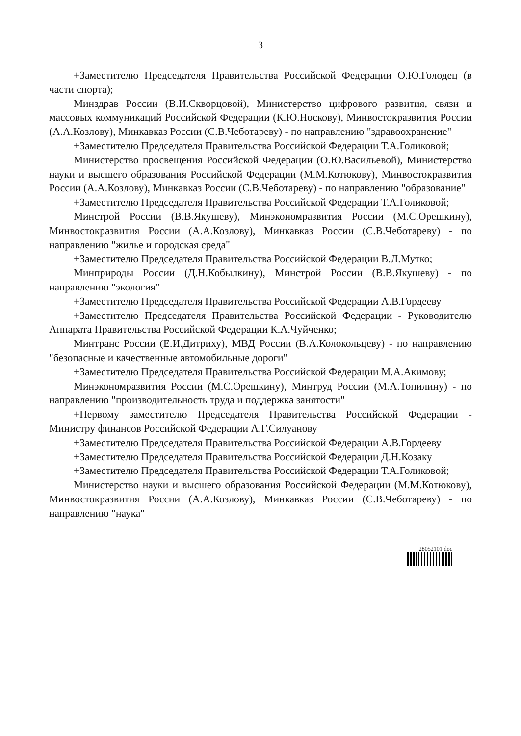3
+Заместителю Председателя Правительства Российской Федерации О.Ю.Голодец (в части спорта);
Минздрав России (В.И.Скворцовой), Министерство цифрового развития, связи и массовых коммуникаций Российской Федерации (К.Ю.Носкову), Минвостокразвития России (А.А.Козлову), Минкавказ России (С.В.Чеботареву) - по направлению "здравоохранение"
+Заместителю Председателя Правительства Российской Федерации Т.А.Голиковой;
Министерство просвещения Российской Федерации (О.Ю.Васильевой), Министерство науки и высшего образования Российской Федерации (М.М.Котюкову), Минвостокразвития России (А.А.Козлову), Минкавказ России (С.В.Чеботареву) - по направлению "образование"
+Заместителю Председателя Правительства Российской Федерации Т.А.Голиковой;
Минстрой России (В.В.Якушеву), Минэкономразвития России (М.С.Орешкину), Минвостокразвития России (А.А.Козлову), Минкавказ России (С.В.Чеботареву) - по направлению "жилье и городская среда"
+Заместителю Председателя Правительства Российской Федерации В.Л.Мутко;
Минприроды России (Д.Н.Кобылкину), Минстрой России (В.В.Якушеву) - по направлению "экология"
+Заместителю Председателя Правительства Российской Федерации А.В.Гордееву
+Заместителю Председателя Правительства Российской Федерации - Руководителю Аппарата Правительства Российской Федерации К.А.Чуйченко;
Минтранс России (Е.И.Дитриху), МВД России (В.А.Колокольцеву) - по направлению "безопасные и качественные автомобильные дороги"
+Заместителю Председателя Правительства Российской Федерации М.А.Акимову;
Минэкономразвития России (М.С.Орешкину), Минтруд России (М.А.Топилину) - по направлению "производительность труда и поддержка занятости"
+Первому заместителю Председателя Правительства Российской Федерации - Министру финансов Российской Федерации А.Г.Силуанову
+Заместителю Председателя Правительства Российской Федерации А.В.Гордееву
+Заместителю Председателя Правительства Российской Федерации Д.Н.Козаку
+Заместителю Председателя Правительства Российской Федерации Т.А.Голиковой;
Министерство науки и высшего образования Российской Федерации (М.М.Котюкову), Минвостокразвития России (А.А.Козлову), Минкавказ России (С.В.Чеботареву) - по направлению "наука"
28052101.doc